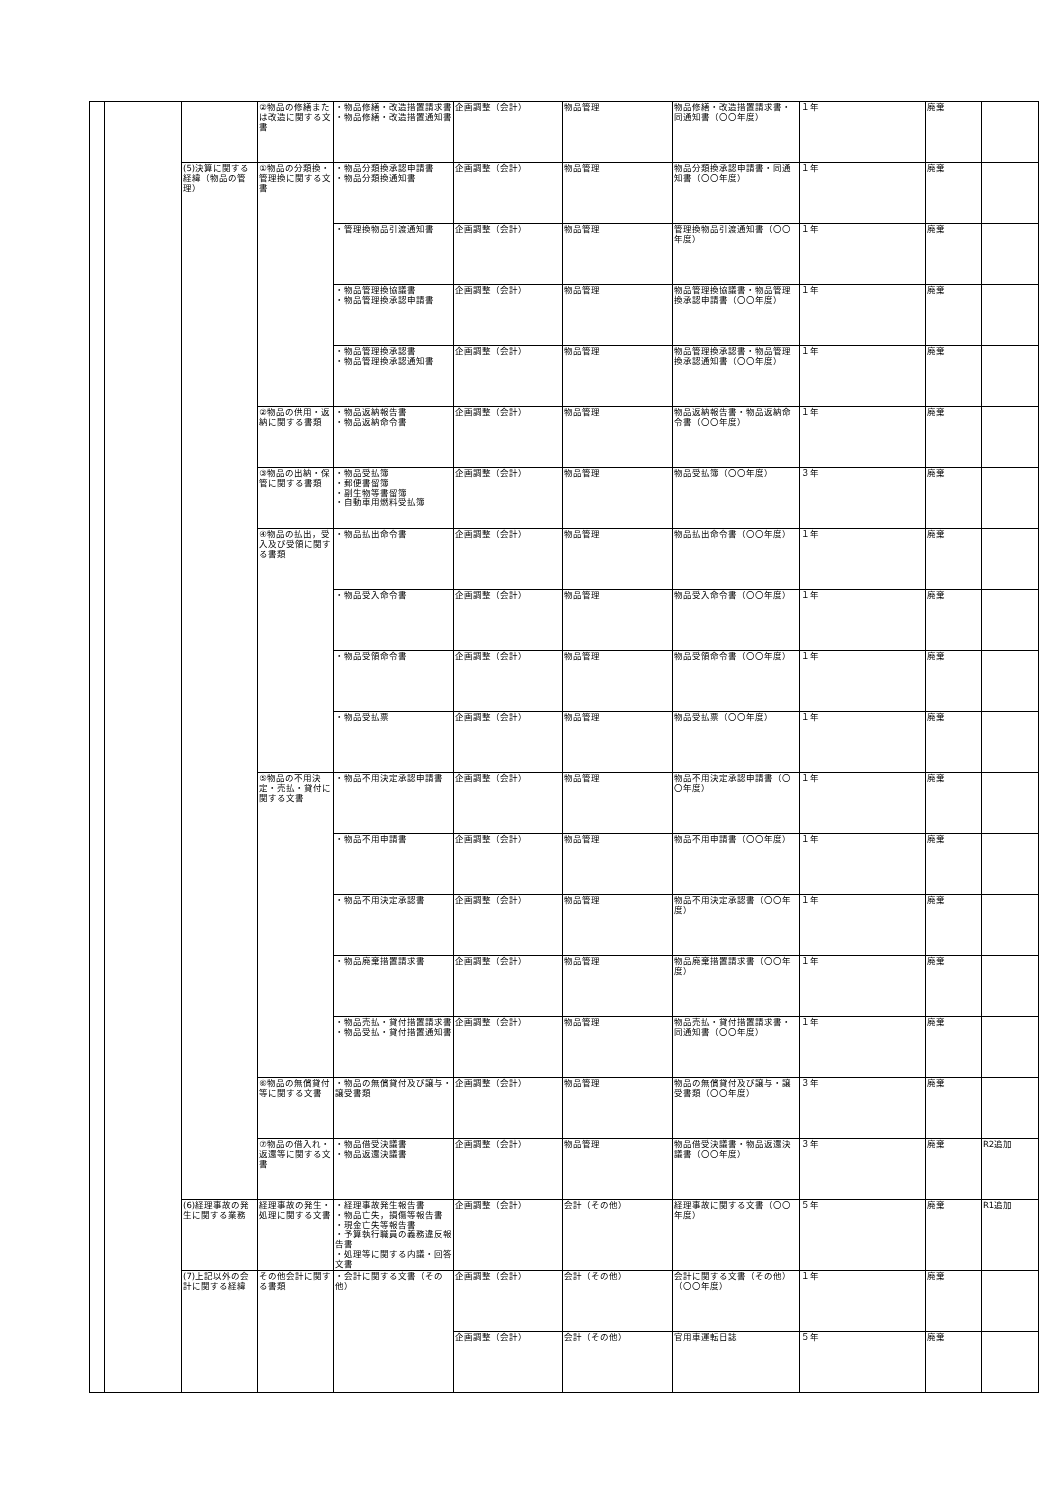| | | | ②物品の修繕または改造に関する文書 | ・物品修繕・改造措置請求書 ・物品修繕・改造措置通知書 | 企画調整（会計） | 物品管理 | 物品修繕・改造措置請求書・同通知書（〇〇年度） | １年 | 廃棄 | |
| | | (5)決算に関する経緯（物品の管理） | ①物品の分類換・管理換に関する文書 | ・物品分類換承認申請書 ・物品分類換通知書 | 企画調整（会計） | 物品管理 | 物品分類換承認申請書・同通知書（〇〇年度） | １年 | 廃棄 | |
| | | | | ・管理換物品引渡通知書 | 企画調整（会計） | 物品管理 | 管理換物品引渡通知書（〇〇年度） | １年 | 廃棄 | |
| | | | | ・物品管理換協議書 ・物品管理換承認申請書 | 企画調整（会計） | 物品管理 | 物品管理換協議書・物品管理換承認申請書（〇〇年度） | １年 | 廃棄 | |
| | | | | ・物品管理換承認書 ・物品管理換承認通知書 | 企画調整（会計） | 物品管理 | 物品管理換承認書・物品管理換承認通知書（〇〇年度） | １年 | 廃棄 | |
| | | | ②物品の供用・返納に関する書類 | ・物品返納報告書 ・物品返納命令書 | 企画調整（会計） | 物品管理 | 物品返納報告書・物品返納命令書（〇〇年度） | １年 | 廃棄 | |
| | | | ③物品の出納・保管に関する書類 | ・物品受払簿 ・郵便書留簿 ・副生物等書留簿 ・自動車用燃料受払簿 | 企画調整（会計） | 物品管理 | 物品受払簿（〇〇年度） | ３年 | 廃棄 | |
| | | | ④物品の払出，受入及び受領に関する書類 | ・物品払出命令書 | 企画調整（会計） | 物品管理 | 物品払出命令書（〇〇年度） | １年 | 廃棄 | |
| | | | | ・物品受入命令書 | 企画調整（会計） | 物品管理 | 物品受入命令書（〇〇年度） | １年 | 廃棄 | |
| | | | | ・物品受領命令書 | 企画調整（会計） | 物品管理 | 物品受領命令書（〇〇年度） | １年 | 廃棄 | |
| | | | | ・物品受払票 | 企画調整（会計） | 物品管理 | 物品受払票（〇〇年度） | １年 | 廃棄 | |
| | | | ⑤物品の不用決定・売払・貸付に関する文書 | ・物品不用決定承認申請書 | 企画調整（会計） | 物品管理 | 物品不用決定承認申請書（〇〇年度） | １年 | 廃棄 | |
| | | | | ・物品不用申請書 | 企画調整（会計） | 物品管理 | 物品不用申請書（〇〇年度） | １年 | 廃棄 | |
| | | | | ・物品不用決定承認書 | 企画調整（会計） | 物品管理 | 物品不用決定承認書（〇〇年度） | １年 | 廃棄 | |
| | | | | ・物品廃棄措置請求書 | 企画調整（会計） | 物品管理 | 物品廃棄措置請求書（〇〇年度） | １年 | 廃棄 | |
| | | | | ・物品売払・貸付措置請求書 ・物品受払・貸付措置通知書 | 企画調整（会計） | 物品管理 | 物品売払・貸付措置請求書・同通知書（〇〇年度） | １年 | 廃棄 | |
| | | | ⑥物品の無償貸付等に関する文書 | ・物品の無償貸付及び譲与・譲受書類 | 企画調整（会計） | 物品管理 | 物品の無償貸付及び譲与・譲受書類（〇〇年度） | ３年 | 廃棄 | |
| | | | ⑦物品の借入れ・返還等に関する文書 | ・物品借受決議書 ・物品返還決議書 | 企画調整（会計） | 物品管理 | 物品借受決議書・物品返還決議書（〇〇年度） | ３年 | 廃棄 | R2追加 |
| | | (6)経理事故の発生に関する業務 | 経理事故の発生・処理に関する文書 | ・経理事故発生報告書 ・物品亡失，損傷等報告書 ・現金亡失等報告書 ・予算執行職員の義務違反報告書 ・処理等に関する内議・回答文書 | 企画調整（会計） | 会計（その他） | 経理事故に関する文書（〇〇年度） | ５年 | 廃棄 | R1追加 |
| | | (7)上記以外の会計に関する経緯 | その他会計に関する書類 | ・会計に関する文書（その他） | 企画調整（会計） | 会計（その他） | 会計に関する文書（その他）（〇〇年度） | １年 | 廃棄 | |
| | | | | | 企画調整（会計） | 会計（その他） | 官用車運転日誌 | ５年 | 廃棄 | |